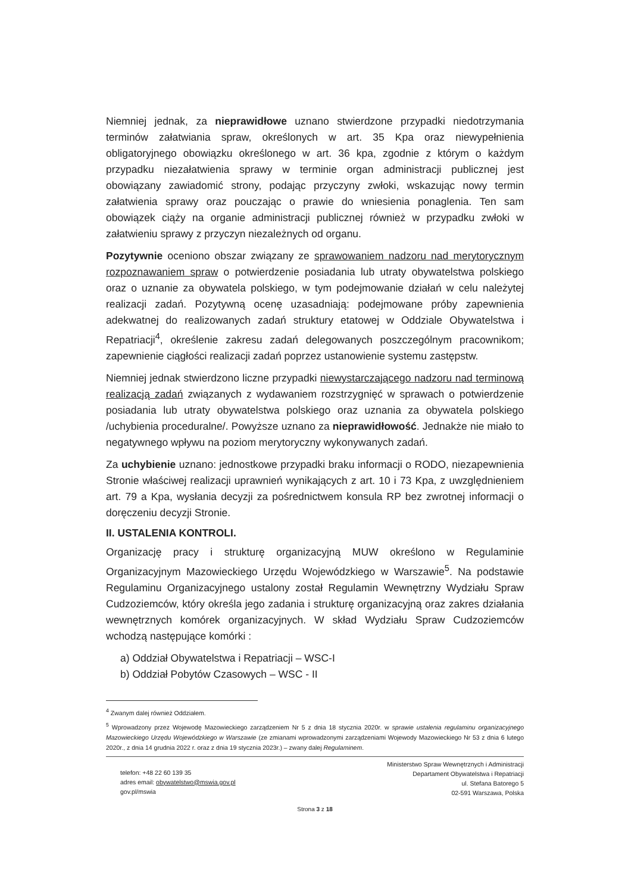Niemniej jednak, za nieprawidłowe uznano stwierdzone przypadki niedotrzymania terminów załatwiania spraw, określonych w art. 35 Kpa oraz niewypełnienia obligatoryjnego obowiązku określonego w art. 36 kpa, zgodnie z którym o każdym przypadku niezałatwienia sprawy w terminie organ administracji publicznej jest obowiązany zawiadomić strony, podając przyczyny zwłoki, wskazując nowy termin załatwienia sprawy oraz pouczając o prawie do wniesienia ponaglenia. Ten sam obowiązek ciąży na organie administracji publicznej również w przypadku zwłoki w załatwieniu sprawy z przyczyn niezależnych od organu.
Pozytywnie oceniono obszar związany ze sprawowaniem nadzoru nad merytorycznym rozpoznawaniem spraw o potwierdzenie posiadania lub utraty obywatelstwa polskiego oraz o uznanie za obywatela polskiego, w tym podejmowanie działań w celu należytej realizacji zadań. Pozytywną ocenę uzasadniają: podejmowane próby zapewnienia adekwatnej do realizowanych zadań struktury etatowej w Oddziale Obywatelstwa i Repatriacji<sup>4</sup>, określenie zakresu zadań delegowanych poszczególnym pracownikom; zapewnienie ciągłości realizacji zadań poprzez ustanowienie systemu zastępstw.
Niemniej jednak stwierdzono liczne przypadki niewystarczającego nadzoru nad terminową realizacją zadań związanych z wydawaniem rozstrzygnięć w sprawach o potwierdzenie posiadania lub utraty obywatelstwa polskiego oraz uznania za obywatela polskiego /uchybienia proceduralne/. Powyższe uznano za nieprawidłowość. Jednakże nie miało to negatywnego wpływu na poziom merytoryczny wykonywanych zadań.
Za uchybienie uznano: jednostkowe przypadki braku informacji o RODO, niezapewnienia Stronie właściwej realizacji uprawnień wynikających z art. 10 i 73 Kpa, z uwzględnieniem art. 79 a Kpa, wysłania decyzji za pośrednictwem konsula RP bez zwrotnej informacji o doręczeniu decyzji Stronie.
II. USTALENIA KONTROLI.
Organizację pracy i strukturę organizacyjną MUW określono w Regulaminie Organizacyjnym Mazowieckiego Urzędu Wojewódzkiego w Warszawie<sup>5</sup>. Na podstawie Regulaminu Organizacyjnego ustalony został Regulamin Wewnętrzny Wydziału Spraw Cudzoziemców, który określa jego zadania i strukturę organizacyjną oraz zakres działania wewnętrznych komórek organizacyjnych. W skład Wydziału Spraw Cudzoziemców wchodzą następujące komórki :
a) Oddział Obywatelstwa i Repatriacji – WSC-I
b) Oddział Pobytów Czasowych – WSC - II
<sup>4</sup> Zwanym dalej również Oddziałem.
<sup>5</sup> Wprowadzony przez Wojewodę Mazowieckiego zarządzeniem Nr 5 z dnia 18 stycznia 2020r. w sprawie ustalenia regulaminu organizacyjnego Mazowieckiego Urzędu Wojewódzkiego w Warszawie (ze zmianami wprowadzonymi zarządzeniami Wojewody Mazowieckiego Nr 53 z dnia 6 lutego 2020r., z dnia 14 grudnia 2022 r. oraz z dnia 19 stycznia 2023r.) – zwany dalej Regulaminem.
telefon: +48 22 60 139 35
adres email: obywatelstwo@mswia.gov.pl
gov.pl/mswia
Ministerstwo Spraw Wewnętrznych i Administracji
Departament Obywatelstwa i Repatriacji
ul. Stefana Batorego 5
02-591 Warszawa, Polska
Strona 3 z 18